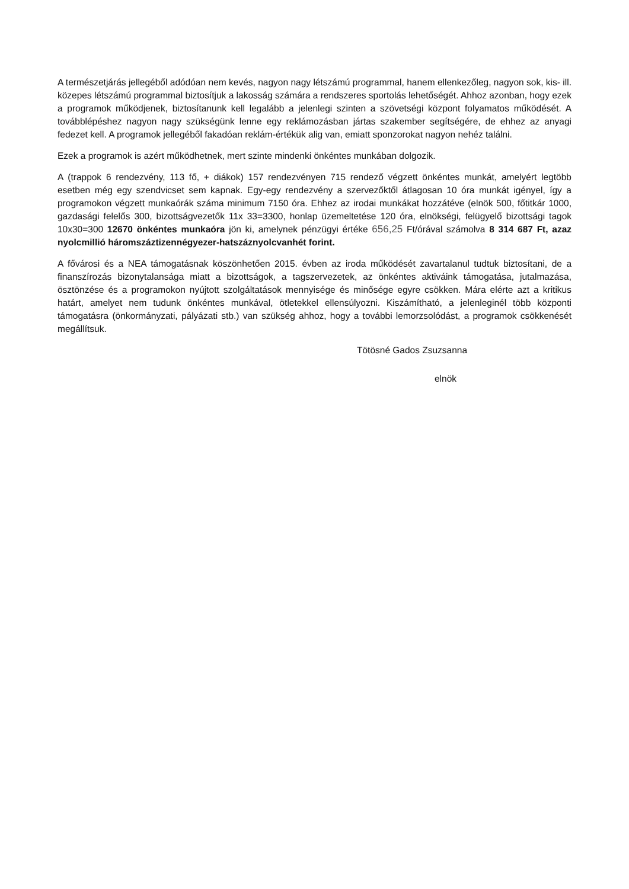A természetjárás jellegéből adódóan nem kevés, nagyon nagy létszámú programmal, hanem ellenkezőleg, nagyon sok, kis- ill. közepes létszámú programmal biztosítjuk a lakosság számára a rendszeres sportolás lehetőségét. Ahhoz azonban, hogy ezek a programok működjenek, biztosítanunk kell legalább a jelenlegi szinten a szövetségi központ folyamatos működését. A továbblépéshez nagyon nagy szükségünk lenne egy reklámozásban jártas szakember segítségére, de ehhez az anyagi fedezet kell. A programok jellegéből fakadóan reklám-értékük alig van, emiatt sponzorokat nagyon nehéz találni.
Ezek a programok is azért működhetnek, mert szinte mindenki önkéntes munkában dolgozik.
A (trappok 6 rendezvény, 113 fő, + diákok) 157 rendezvényen 715 rendező végzett önkéntes munkát, amelyért legtöbb esetben még egy szendvicset sem kapnak. Egy-egy rendezvény a szervezőktől átlagosan 10 óra munkát igényel, így a programokon végzett munkaórák száma minimum 7150 óra. Ehhez az irodai munkákat hozzátéve (elnök 500, főtitkár 1000, gazdasági felelős 300, bizottságvezetők 11x 33=3300, honlap üzemeltetése 120 óra, elnökségi, felügyelő bizottsági tagok 10x30=300 12670 önkéntes munkaóra jön ki, amelynek pénzügyi értéke 656,25 Ft/órával számolva 8 314 687 Ft, azaz nyolcmillió háromszáztizennégyezer-hatszáznyolcvanhét forint.
A fővárosi és a NEA támogatásnak köszönhetően 2015. évben az iroda működését zavartalanul tudtuk biztosítani, de a finanszírozás bizonytalansága miatt a bizottságok, a tagszervezetek, az önkéntes aktiváink támogatása, jutalmazása, ösztönzése és a programokon nyújtott szolgáltatások mennyisége és minősége egyre csökken. Mára elérte azt a kritikus határt, amelyet nem tudunk önkéntes munkával, ötletekkel ellensúlyozni. Kiszámítható, a jelenleginél több központi támogatásra (önkormányzati, pályázati stb.) van szükség ahhoz, hogy a további lemorzsolódást, a programok csökkenését megállítsuk.
Tötösné Gados Zsuzsanna
elnök